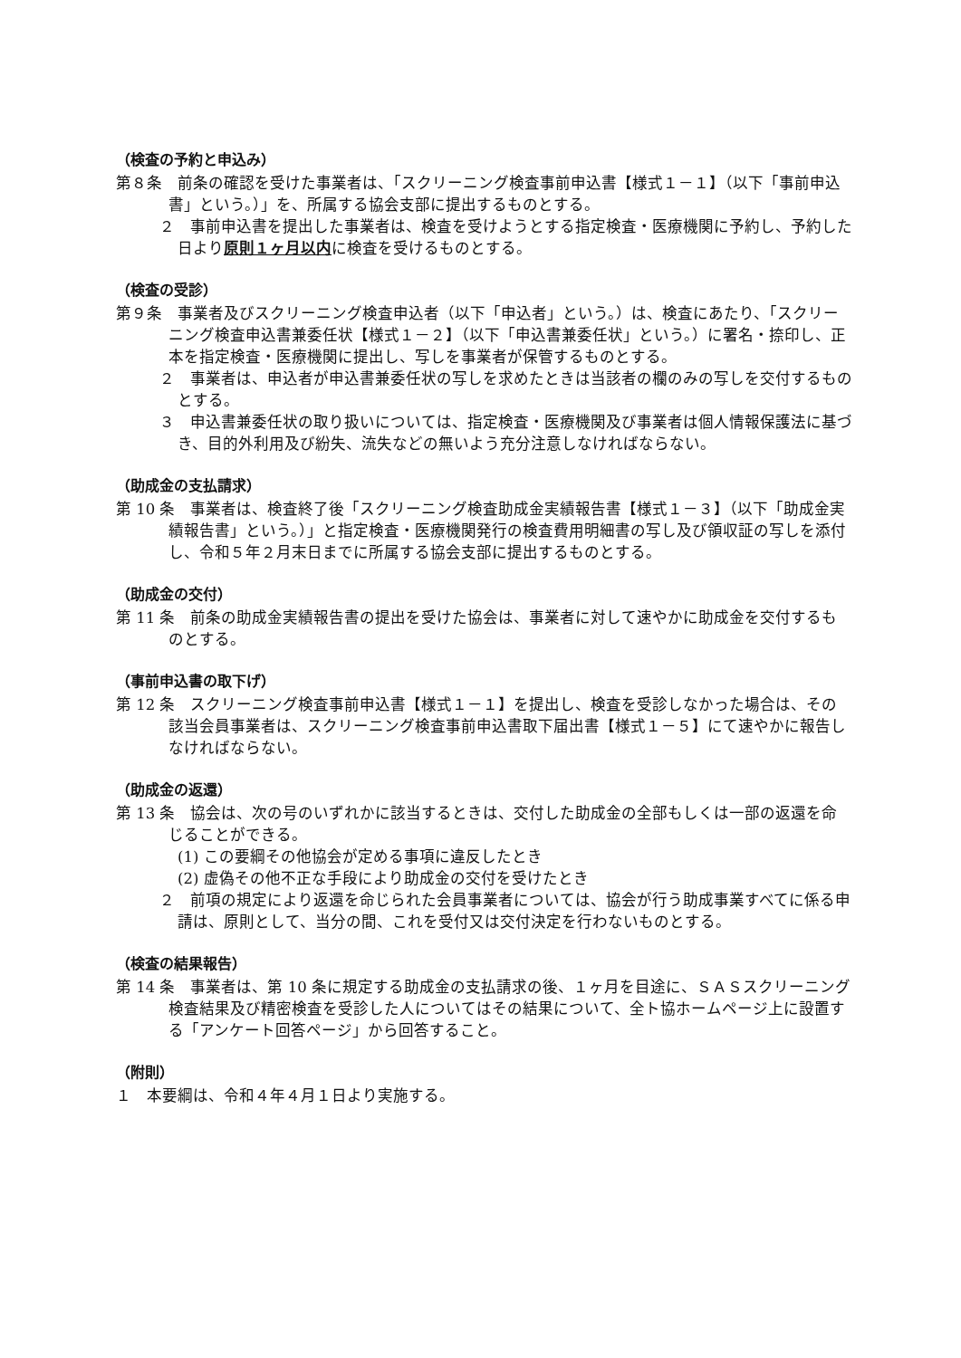（検査の予約と申込み）
第８条　前条の確認を受けた事業者は、「スクリーニング検査事前申込書【様式１－１】（以下「事前申込書」という。）」を、所属する協会支部に提出するものとする。
２　事前申込書を提出した事業者は、検査を受けようとする指定検査・医療機関に予約し、予約した日より原則１ヶ月以内に検査を受けるものとする。
（検査の受診）
第９条　事業者及びスクリーニング検査申込者（以下「申込者」という。）は、検査にあたり、「スクリーニング検査申込書兼委任状【様式１－２】（以下「申込書兼委任状」という。）に署名・捺印し、正本を指定検査・医療機関に提出し、写しを事業者が保管するものとする。
２　事業者は、申込者が申込書兼委任状の写しを求めたときは当該者の欄のみの写しを交付するものとする。
３　申込書兼委任状の取り扱いについては、指定検査・医療機関及び事業者は個人情報保護法に基づき、目的外利用及び紛失、流失などの無いよう充分注意しなければならない。
（助成金の支払請求）
第 10 条　事業者は、検査終了後「スクリーニング検査助成金実績報告書【様式１－３】（以下「助成金実績報告書」という。）」と指定検査・医療機関発行の検査費用明細書の写し及び領収証の写しを添付し、令和５年２月末日までに所属する協会支部に提出するものとする。
（助成金の交付）
第 11 条　前条の助成金実績報告書の提出を受けた協会は、事業者に対して速やかに助成金を交付するものとする。
（事前申込書の取下げ）
第 12 条　スクリーニング検査事前申込書【様式１－１】を提出し、検査を受診しなかった場合は、その該当会員事業者は、スクリーニング検査事前申込書取下届出書【様式１－５】にて速やかに報告しなければならない。
（助成金の返還）
第 13 条　協会は、次の号のいずれかに該当するときは、交付した助成金の全部もしくは一部の返還を命じることができる。
(1) この要綱その他協会が定める事項に違反したとき
(2) 虚偽その他不正な手段により助成金の交付を受けたとき
２　前項の規定により返還を命じられた会員事業者については、協会が行う助成事業すべてに係る申請は、原則として、当分の間、これを受付又は交付決定を行わないものとする。
（検査の結果報告）
第 14 条　事業者は、第 10 条に規定する助成金の支払請求の後、１ヶ月を目途に、ＳＡＳスクリーニング検査結果及び精密検査を受診した人についてはその結果について、全ト協ホームページ上に設置する「アンケート回答ページ」から回答すること。
（附則）
１　本要綱は、令和４年４月１日より実施する。